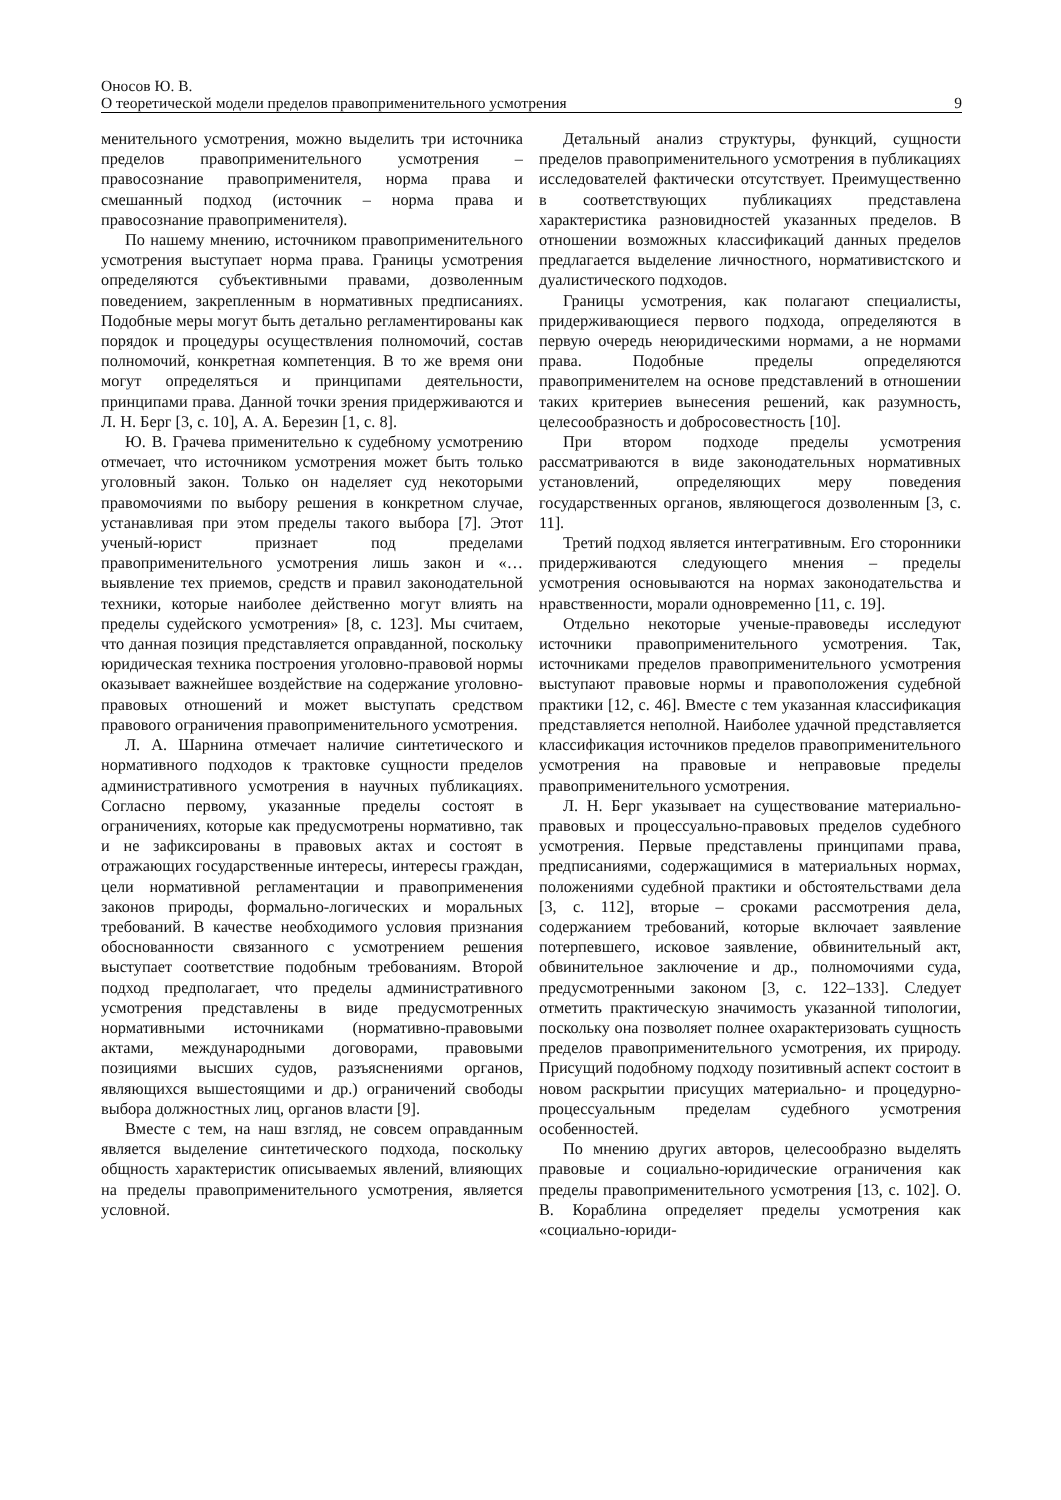Оносов Ю. В.
О теоретической модели пределов правоприменительного усмотрения 9
менительного усмотрения, можно выделить три источника пределов правоприменительного усмотрения – правосознание правоприменителя, норма права и смешанный подход (источник – норма права и правосознание правоприменителя).
По нашему мнению, источником правоприменительного усмотрения выступает норма права. Границы усмотрения определяются субъективными правами, дозволенным поведением, закрепленным в нормативных предписаниях. Подобные меры могут быть детально регламентированы как порядок и процедуры осуществления полномочий, состав полномочий, конкретная компетенция. В то же время они могут определяться и принципами деятельности, принципами права. Данной точки зрения придерживаются и Л. Н. Берг [3, с. 10], А. А. Березин [1, с. 8].
Ю. В. Грачева применительно к судебному усмотрению отмечает, что источником усмотрения может быть только уголовный закон. Только он наделяет суд некоторыми правомочиями по выбору решения в конкретном случае, устанавливая при этом пределы такого выбора [7]. Этот ученый-юрист признает под пределами правоприменительного усмотрения лишь закон и «… выявление тех приемов, средств и правил законодательной техники, которые наиболее действенно могут влиять на пределы судейского усмотрения» [8, с. 123]. Мы считаем, что данная позиция представляется оправданной, поскольку юридическая техника построения уголовно-правовой нормы оказывает важнейшее воздействие на содержание уголовно-правовых отношений и может выступать средством правового ограничения правоприменительного усмотрения.
Л. А. Шарнина отмечает наличие синтетического и нормативного подходов к трактовке сущности пределов административного усмотрения в научных публикациях. Согласно первому, указанные пределы состоят в ограничениях, которые как предусмотрены нормативно, так и не зафиксированы в правовых актах и состоят в отражающих государственные интересы, интересы граждан, цели нормативной регламентации и правоприменения законов природы, формально-логических и моральных требований. В качестве необходимого условия признания обоснованности связанного с усмотрением решения выступает соответствие подобным требованиям. Второй подход предполагает, что пределы административного усмотрения представлены в виде предусмотренных нормативными источниками (нормативно-правовыми актами, международными договорами, правовыми позициями высших судов, разъяснениями органов, являющихся вышестоящими и др.) ограничений свободы выбора должностных лиц, органов власти [9].
Вместе с тем, на наш взгляд, не совсем оправданным является выделение синтетического подхода, поскольку общность характеристик описываемых явлений, влияющих на пределы правоприменительного усмотрения, является условной.
Детальный анализ структуры, функций, сущности пределов правоприменительного усмотрения в публикациях исследователей фактически отсутствует. Преимущественно в соответствующих публикациях представлена характеристика разновидностей указанных пределов. В отношении возможных классификаций данных пределов предлагается выделение личностного, нормативистского и дуалистического подходов.
Границы усмотрения, как полагают специалисты, придерживающиеся первого подхода, определяются в первую очередь неюридическими нормами, а не нормами права. Подобные пределы определяются правоприменителем на основе представлений в отношении таких критериев вынесения решений, как разумность, целесообразность и добросовестность [10].
При втором подходе пределы усмотрения рассматриваются в виде законодательных нормативных установлений, определяющих меру поведения государственных органов, являющегося дозволенным [3, с. 11].
Третий подход является интегративным. Его сторонники придерживаются следующего мнения – пределы усмотрения основываются на нормах законодательства и нравственности, морали одновременно [11, с. 19].
Отдельно некоторые ученые-правоведы исследуют источники правоприменительного усмотрения. Так, источниками пределов правоприменительного усмотрения выступают правовые нормы и правоположения судебной практики [12, с. 46]. Вместе с тем указанная классификация представляется неполной. Наиболее удачной представляется классификация источников пределов правоприменительного усмотрения на правовые и неправовые пределы правоприменительного усмотрения.
Л. Н. Берг указывает на существование материально-правовых и процессуально-правовых пределов судебного усмотрения. Первые представлены принципами права, предписаниями, содержащимися в материальных нормах, положениями судебной практики и обстоятельствами дела [3, с. 112], вторые – сроками рассмотрения дела, содержанием требований, которые включает заявление потерпевшего, исковое заявление, обвинительный акт, обвинительное заключение и др., полномочиями суда, предусмотренными законом [3, с. 122–133]. Следует отметить практическую значимость указанной типологии, поскольку она позволяет полнее охарактеризовать сущность пределов правоприменительного усмотрения, их природу. Присущий подобному подходу позитивный аспект состоит в новом раскрытии присущих материально- и процедурно-процессуальным пределам судебного усмотрения особенностей.
По мнению других авторов, целесообразно выделять правовые и социально-юридические ограничения как пределы правоприменительного усмотрения [13, с. 102]. О. В. Кораблина определяет пределы усмотрения как «социально-юриди-